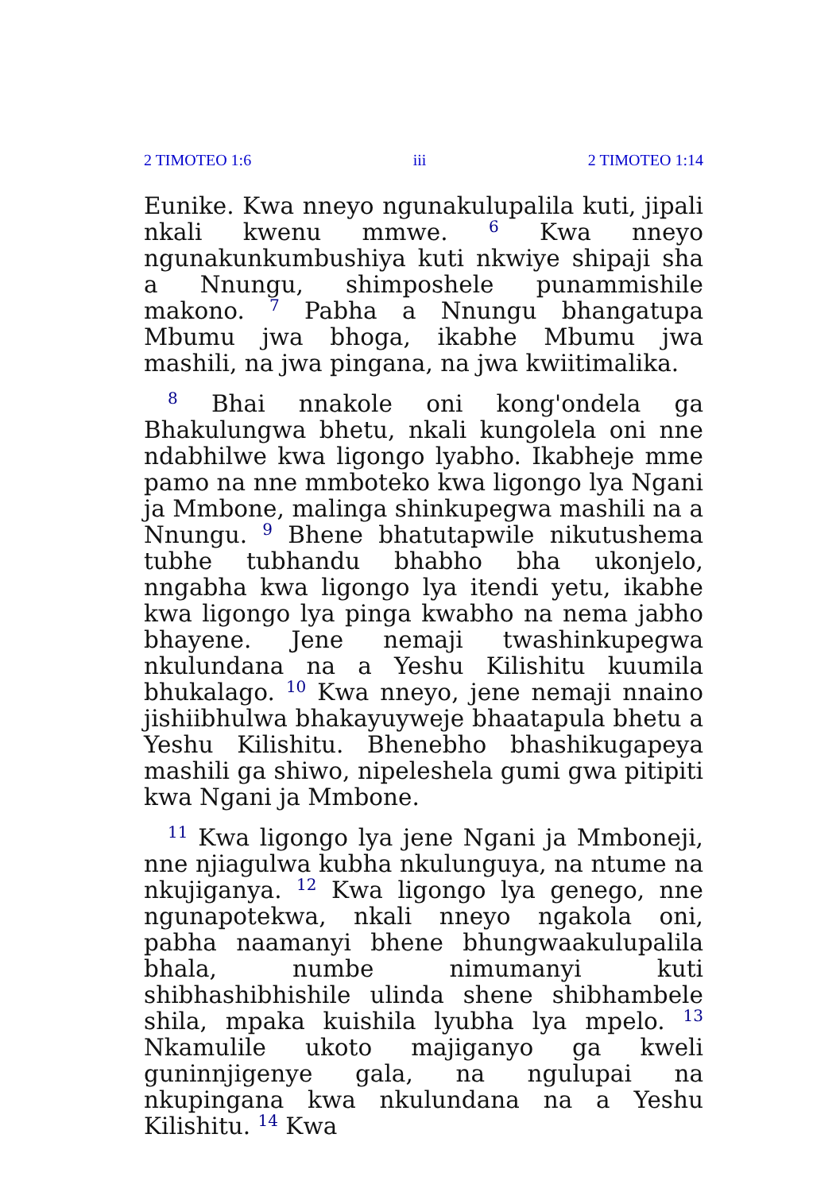2 TIMOTEO 1:6 iii 2 TIMOTEO 1:14
Eunike. Kwa nneyo ngunakulupalila kuti, jipali nkali kwenu mmwe. <sup>6</sup> Kwa nneyo ngunakunkumbushiya kuti nkwiye shipaji sha a Nnungu, shimposhele punammishile makono. <sup>7</sup> Pabha a Nnungu bhangatupa Mbumu jwa bhoga, ikabhe Mbumu jwa mashili, na jwa pingana, na jwa kwiitimalika.
<sup>8</sup> Bhai nnakole oni kong'ondela ga Bhakulungwa bhetu, nkali kungolela oni nne ndabhilwe kwa ligongo lyabho. Ikabheje mme pamo na nne mmboteko kwa ligongo lya Ngani ja Mmbone, malinga shinkupegwa mashili na a Nnungu. <sup>9</sup> Bhene bhatutapwile nikutushema tubhe tubhandu bhabho bha ukonjelo, nngabha kwa ligongo lya itendi yetu, ikabhe kwa ligongo lya pinga kwabho na nema jabho bhayene. Jene nemaji twashinkupegwa nkulundana na a Yeshu Kilishitu kuumila bhukalago. <sup>10</sup> Kwa nneyo, jene nemaji nnaino jishiibhulwa bhakayuyweje bhaatapula bhetu a Yeshu Kilishitu. Bhenebho bhashikugapeya mashili ga shiwo, nipeleshela gumi gwa pitipiti kwa Ngani ja Mmbone.
<sup>11</sup> Kwa ligongo lya jene Ngani ja Mmboneji, nne njiagulwa kubha nkulunguya, na ntume na nkujiganya. <sup>12</sup> Kwa ligongo lya genego, nne ngunapotekwa, nkali nneyo ngakola oni, pabha naamanyi bhene bhungwaakulupalila bhala, numbe nimumanyi kuti shibhashibhishile ulinda shene shibhambele shila, mpaka kuishila lyubha lya mpelo. <sup>13</sup> Nkamulile ukoto majiganyo ga kweli guninnjigenye gala, na ngulupai na nkupingana kwa nkulundana na a Yeshu Kilishitu. <sup>14</sup> Kwa